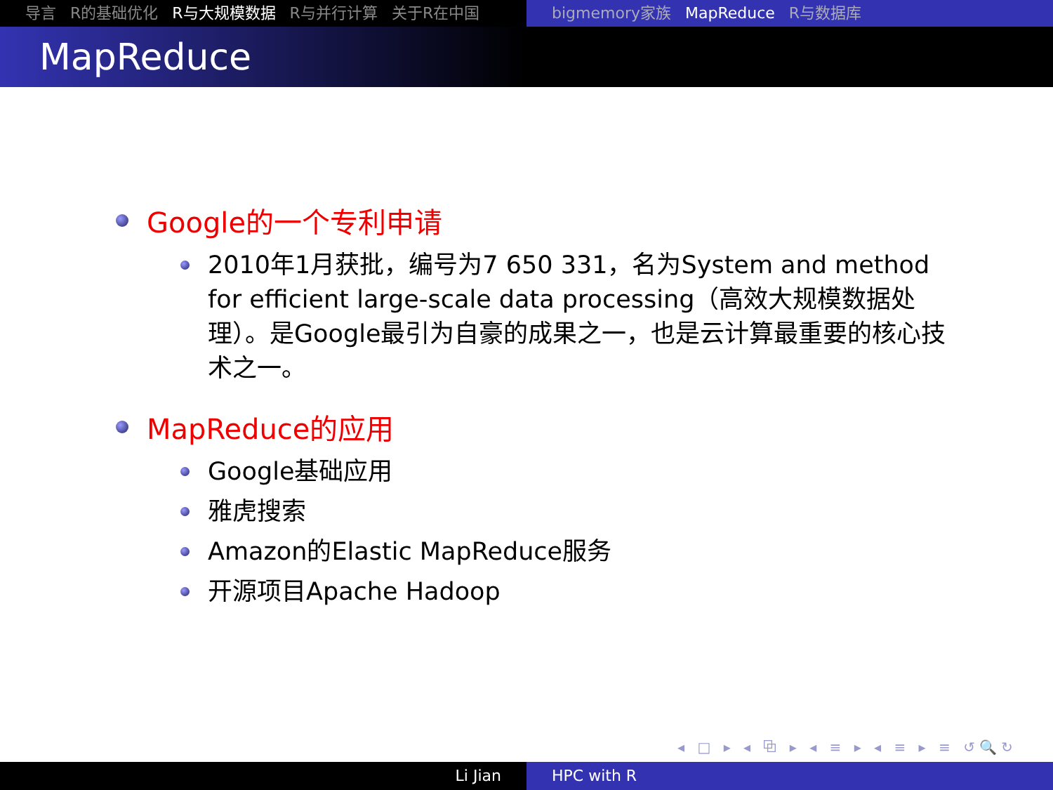导言 R的基础优化 R与大规模数据 R与并行计算 关于R在中国 bigmemory家族 MapReduce R与数据库
MapReduce
Google的一个专利申请
2010年1月获批，编号为7 650 331，名为System and method for efficient large-scale data processing（高效大规模数据处理）。是Google最引为自豪的成果之一，也是云计算最重要的核心技术之一。
MapReduce的应用
Google基础应用
雅虎搜索
Amazon的Elastic MapReduce服务
开源项目Apache Hadoop
◂ □ ▸ ◂ ⧉ ▸ ◂ ≡ ▸ ◂ ≡ ▸ ≡ ↺🔍↻
Li Jian HPC with R